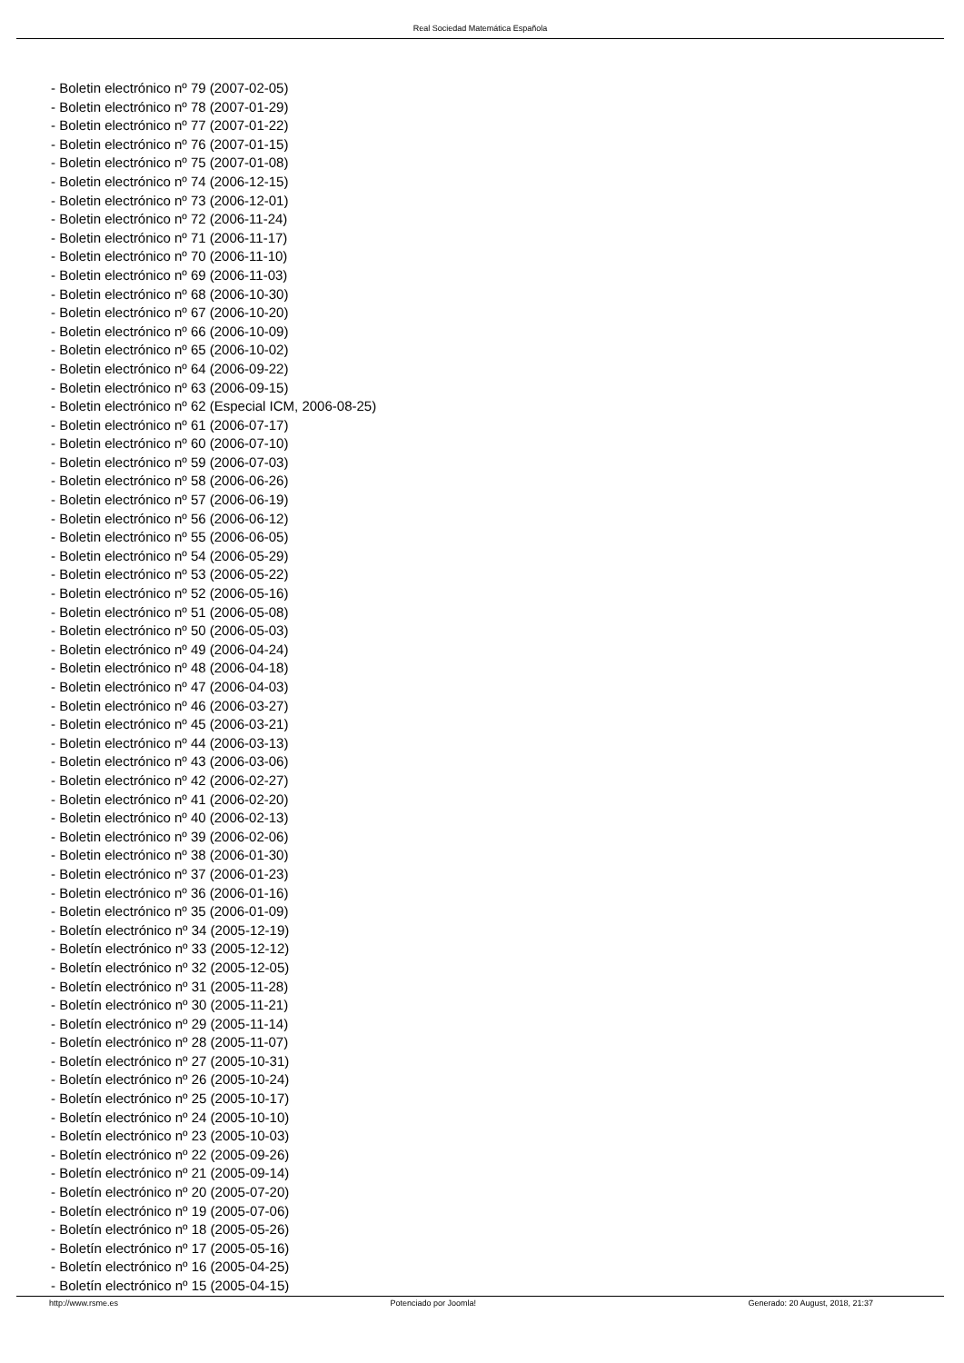Real Sociedad Matemática Española
- Boletin electrónico nº 79 (2007-02-05)
- Boletin electrónico nº 78 (2007-01-29)
- Boletin electrónico nº 77 (2007-01-22)
- Boletin electrónico nº 76 (2007-01-15)
- Boletin electrónico nº 75 (2007-01-08)
- Boletin electrónico nº 74 (2006-12-15)
- Boletin electrónico nº 73 (2006-12-01)
- Boletin electrónico nº 72 (2006-11-24)
- Boletin electrónico nº 71 (2006-11-17)
- Boletin electrónico nº 70 (2006-11-10)
- Boletin electrónico nº 69 (2006-11-03)
- Boletin electrónico nº 68 (2006-10-30)
- Boletin electrónico nº 67 (2006-10-20)
- Boletin electrónico nº 66 (2006-10-09)
- Boletin electrónico nº 65 (2006-10-02)
- Boletin electrónico nº 64 (2006-09-22)
- Boletin electrónico nº 63 (2006-09-15)
- Boletin electrónico nº 62 (Especial ICM, 2006-08-25)
- Boletin electrónico nº 61 (2006-07-17)
- Boletin electrónico nº 60 (2006-07-10)
- Boletin electrónico nº 59 (2006-07-03)
- Boletin electrónico nº 58 (2006-06-26)
- Boletin electrónico nº 57 (2006-06-19)
- Boletin electrónico nº 56 (2006-06-12)
- Boletin electrónico nº 55 (2006-06-05)
- Boletin electrónico nº 54 (2006-05-29)
- Boletin electrónico nº 53 (2006-05-22)
- Boletin electrónico nº 52 (2006-05-16)
- Boletin electrónico nº 51 (2006-05-08)
- Boletin electrónico nº 50 (2006-05-03)
- Boletin electrónico nº 49 (2006-04-24)
- Boletin electrónico nº 48 (2006-04-18)
- Boletin electrónico nº 47 (2006-04-03)
- Boletin electrónico nº 46 (2006-03-27)
- Boletin electrónico nº 45 (2006-03-21)
- Boletin electrónico nº 44 (2006-03-13)
- Boletin electrónico nº 43 (2006-03-06)
- Boletin electrónico nº 42 (2006-02-27)
- Boletin electrónico nº 41 (2006-02-20)
- Boletin electrónico nº 40 (2006-02-13)
- Boletin electrónico nº 39 (2006-02-06)
- Boletin electrónico nº 38 (2006-01-30)
- Boletin electrónico nº 37 (2006-01-23)
- Boletin electrónico nº 36 (2006-01-16)
- Boletin electrónico nº 35 (2006-01-09)
- Boletín electrónico nº 34 (2005-12-19)
- Boletín electrónico nº 33 (2005-12-12)
- Boletín electrónico nº 32 (2005-12-05)
- Boletín electrónico nº 31 (2005-11-28)
- Boletín electrónico nº 30 (2005-11-21)
- Boletín electrónico nº 29 (2005-11-14)
- Boletín electrónico nº 28 (2005-11-07)
- Boletín electrónico nº 27 (2005-10-31)
- Boletín electrónico nº 26 (2005-10-24)
- Boletín electrónico nº 25 (2005-10-17)
- Boletín electrónico nº 24 (2005-10-10)
- Boletín electrónico nº 23 (2005-10-03)
- Boletín electrónico nº 22 (2005-09-26)
- Boletín electrónico nº 21 (2005-09-14)
- Boletín electrónico nº 20 (2005-07-20)
- Boletín electrónico nº 19 (2005-07-06)
- Boletín electrónico nº 18 (2005-05-26)
- Boletín electrónico nº 17 (2005-05-16)
- Boletín electrónico nº 16 (2005-04-25)
- Boletín electrónico nº 15 (2005-04-15)
http://www.rsme.es Potenciado por Joomla! Generado: 20 August, 2018, 21:37